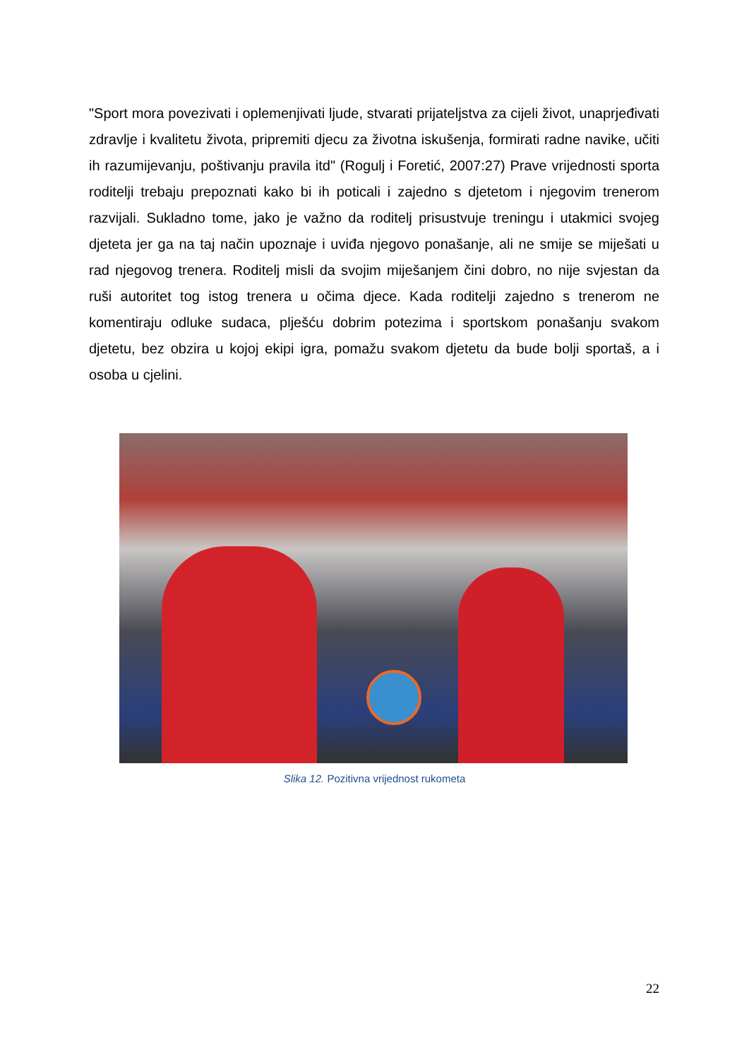"Sport mora povezivati i oplemenjivati ljude, stvarati prijateljstva za cijeli život, unaprjeđivati zdravlje i kvalitetu života, pripremiti djecu za životna iskušenja, formirati radne navike, učiti ih razumijevanju, poštivanju pravila itd" (Rogulj i Foretić, 2007:27) Prave vrijednosti sporta roditelji trebaju prepoznati kako bi ih poticali i zajedno s djetetom i njegovim trenerom razvijali. Sukladno tome, jako je važno da roditelj prisustvuje treningu i utakmici svojeg djeteta jer ga na taj način upoznaje i uviđa njegovo ponašanje, ali ne smije se miješati u rad njegovog trenera. Roditelj misli da svojim miješanjem čini dobro, no nije svjestan da ruši autoritet tog istog trenera u očima djece. Kada roditelji zajedno s trenerom ne komentiraju odluke sudaca, plješću dobrim potezima i sportskom ponašanju svakom djetetu, bez obzira u kojoj ekipi igra, pomažu svakom djetetu da bude bolji sportaš, a i osoba u cjelini.
Slika 12. Pozitivna vrijednost rukometa
22